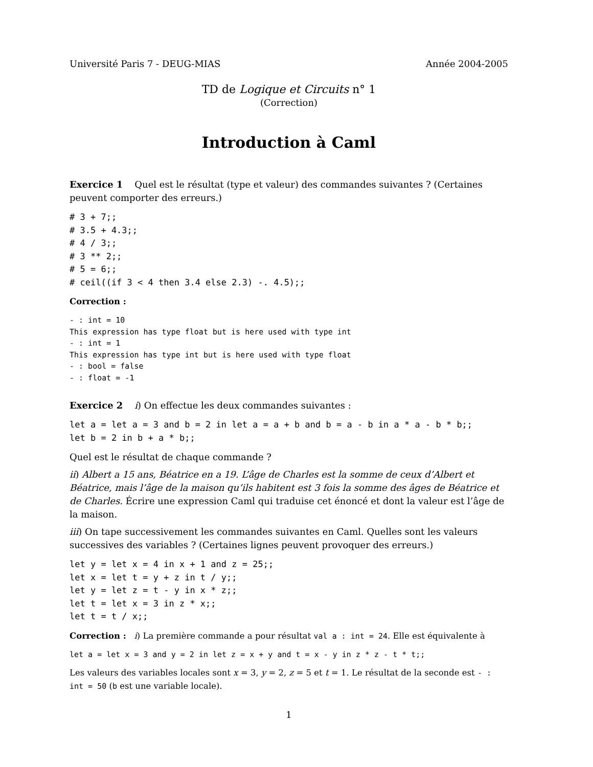Université Paris 7 - DEUG-MIAS Année 2004-2005
TD de Logique et Circuits n° 1
(Correction)
Introduction à Caml
Exercice 1 Quel est le résultat (type et valeur) des commandes suivantes ? (Certaines peuvent comporter des erreurs.)
# 3 + 7;;
# 3.5 + 4.3;;
# 4 / 3;;
# 3 ** 2;;
# 5 = 6;;
# ceil((if 3 < 4 then 3.4 else 2.3) -. 4.5);;
Correction :
- : int = 10
This expression has type float but is here used with type int
- : int = 1
This expression has type int but is here used with type float
- : bool = false
- : float = -1
Exercice 2 i) On effectue les deux commandes suivantes :
let a = let a = 3 and b = 2 in let a = a + b and b = a - b in a * a - b * b;;
let b = 2 in b + a * b;;
Quel est le résultat de chaque commande ?
ii) Albert a 15 ans, Béatrice en a 19. L’âge de Charles est la somme de ceux d’Albert et Béatrice, mais l’âge de la maison qu’ils habitent est 3 fois la somme des âges de Béatrice et de Charles. Écrire une expression Caml qui traduise cet énoncé et dont la valeur est l’âge de la maison.
iii) On tape successivement les commandes suivantes en Caml. Quelles sont les valeurs successives des variables ? (Certaines lignes peuvent provoquer des erreurs.)
let y = let x = 4 in x + 1 and z = 25;;
let x = let t = y + z in t / y;;
let y = let z = t - y in x * z;;
let t = let x = 3 in z * x;;
let t = t / x;;
Correction : i) La première commande a pour résultat val a : int = 24. Elle est équivalente à
let a = let x = 3 and y = 2 in let z = x + y and t = x - y in z * z - t * t;;
Les valeurs des variables locales sont x = 3, y = 2, z = 5 et t = 1. Le résultat de la seconde est - : int = 50 (b est une variable locale).
1